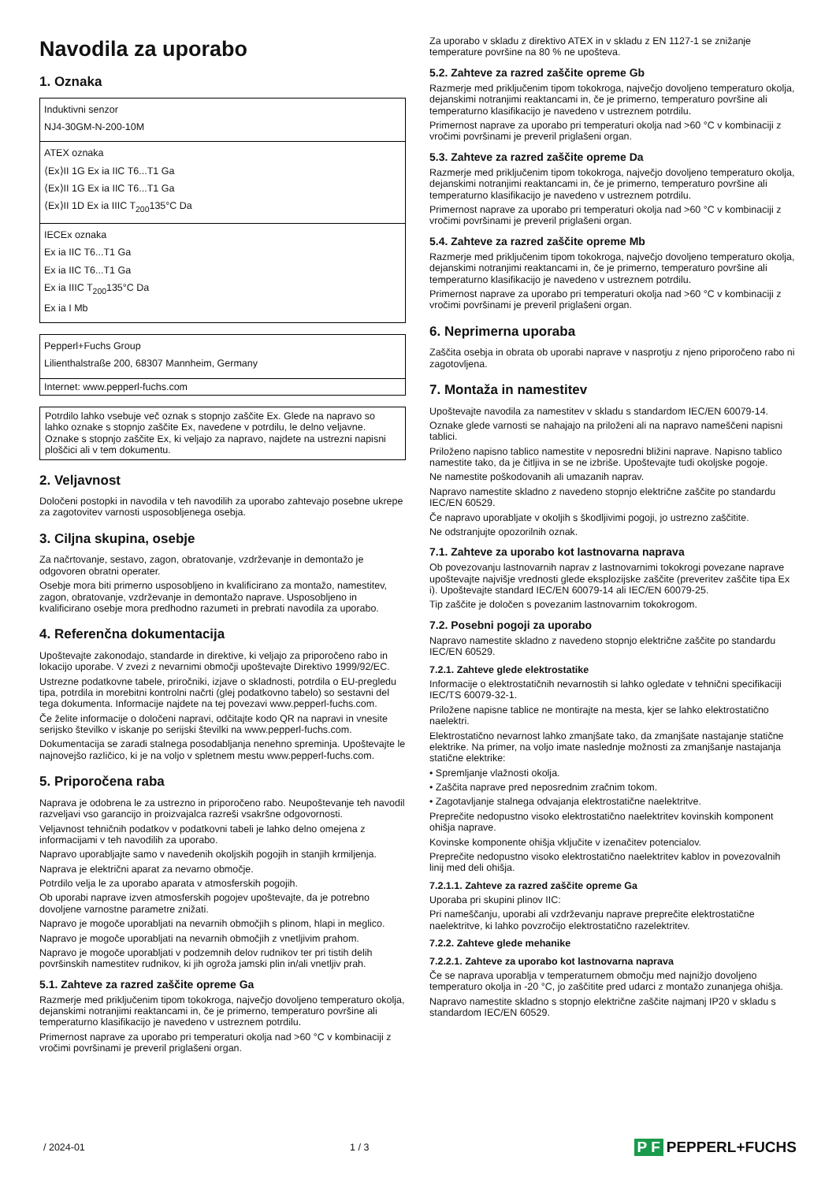Navodila za uporabo
1. Oznaka
| Induktivni senzor NJ4-30GM-N-200-10M |
| ATEX oznaka ⟨Ex⟩II 1G Ex ia IIC T6...T1 Ga ⟨Ex⟩II 1G Ex ia IIC T6...T1 Ga ⟨Ex⟩II 1D Ex ia IIIC T<sub>200</sub>135°C Da |
| IECEx oznaka Ex ia IIC T6...T1 Ga Ex ia IIC T6...T1 Ga Ex ia IIIC T<sub>200</sub>135°C Da Ex ia I Mb |
| Pepperl+Fuchs Group Lilienthalstraße 200, 68307 Mannheim, Germany |
| Internet: www.pepperl-fuchs.com |
Potrdilo lahko vsebuje več oznak s stopnjo zaščite Ex. Glede na napravo so lahko oznake s stopnjo zaščite Ex, navedene v potrdilu, le delno veljavne. Oznake s stopnjo zaščite Ex, ki veljajo za napravo, najdete na ustrezni napisni ploščici ali v tem dokumentu.
2. Veljavnost
Določeni postopki in navodila v teh navodilih za uporabo zahtevajo posebne ukrepe za zagotovitev varnosti usposobljenega osebja.
3. Ciljna skupina, osebje
Za načrtovanje, sestavo, zagon, obratovanje, vzdrževanje in demontažo je odgovoren obratni operater.
Osebje mora biti primerno usposobljeno in kvalificirano za montažo, namestitev, zagon, obratovanje, vzdrževanje in demontažo naprave. Usposobljeno in kvalificirano osebje mora predhodno razumeti in prebrati navodila za uporabo.
4. Referenčna dokumentacija
Upoštevajte zakonodajo, standarde in direktive, ki veljajo za priporočeno rabo in lokacijo uporabe. V zvezi z nevarnimi območji upoštevajte Direktivo 1999/92/EC.
Ustrezne podatkovne tabele, priročniki, izjave o skladnosti, potrdila o EU-pregledu tipa, potrdila in morebitni kontrolni načrti (glej podatkovno tabelo) so sestavni del tega dokumenta. Informacije najdete na tej povezavi www.pepperl-fuchs.com.
Če želite informacije o določeni napravi, odčitajte kodo QR na napravi in vnesite serijsko številko v iskanje po serijski številki na www.pepperl-fuchs.com.
Dokumentacija se zaradi stalnega posodabljanja nenehno spreminja. Upoštevajte le najnovejšo različico, ki je na voljo v spletnem mestu www.pepperl-fuchs.com.
5. Priporočena raba
Naprava je odobrena le za ustrezno in priporočeno rabo. Neupoštevanje teh navodil razveljavi vso garancijo in proizvajalca razreši vsakršne odgovornosti.
Veljavnost tehničnih podatkov v podatkovni tabeli je lahko delno omejena z informacijami v teh navodilih za uporabo.
Napravo uporabljajte samo v navedenih okoljskih pogojih in stanjih krmiljenja.
Naprava je električni aparat za nevarno območje.
Potrdilo velja le za uporabo aparata v atmosferskih pogojih.
Ob uporabi naprave izven atmosferskih pogojev upoštevajte, da je potrebno dovoljene varnostne parametre znižati.
Napravo je mogoče uporabljati na nevarnih območjih s plinom, hlapi in meglico.
Napravo je mogoče uporabljati na nevarnih območjih z vnetljivim prahom.
Napravo je mogoče uporabljati v podzemnih delov rudnikov ter pri tistih delih površinskih namestitev rudnikov, ki jih ogroža jamski plin in/ali vnetljiv prah.
5.1. Zahteve za razred zaščite opreme Ga
Razmerje med priključenim tipom tokokroga, največjo dovoljeno temperaturo okolja, dejanskimi notranjimi reaktancami in, če je primerno, temperaturo površine ali temperaturno klasifikacijo je navedeno v ustreznem potrdilu.
Primernost naprave za uporabo pri temperaturi okolja nad >60 °C v kombinaciji z vročimi površinami je preveril priglašeni organ.
Za uporabo v skladu z direktivo ATEX in v skladu z EN 1127-1 se znižanje temperature površine na 80 % ne upošteva.
5.2. Zahteve za razred zaščite opreme Gb
Razmerje med priključenim tipom tokokroga, največjo dovoljeno temperaturo okolja, dejanskimi notranjimi reaktancami in, če je primerno, temperaturo površine ali temperaturno klasifikacijo je navedeno v ustreznem potrdilu.
Primernost naprave za uporabo pri temperaturi okolja nad >60 °C v kombinaciji z vročimi površinami je preveril priglašeni organ.
5.3. Zahteve za razred zaščite opreme Da
Razmerje med priključenim tipom tokokroga, največjo dovoljeno temperaturo okolja, dejanskimi notranjimi reaktancami in, če je primerno, temperaturo površine ali temperaturno klasifikacijo je navedeno v ustreznem potrdilu.
Primernost naprave za uporabo pri temperaturi okolja nad >60 °C v kombinaciji z vročimi površinami je preveril priglašeni organ.
5.4. Zahteve za razred zaščite opreme Mb
Razmerje med priključenim tipom tokokroga, največjo dovoljeno temperaturo okolja, dejanskimi notranjimi reaktancami in, če je primerno, temperaturo površine ali temperaturno klasifikacijo je navedeno v ustreznem potrdilu.
Primernost naprave za uporabo pri temperaturi okolja nad >60 °C v kombinaciji z vročimi površinami je preveril priglašeni organ.
6. Neprimerna uporaba
Zaščita osebja in obrata ob uporabi naprave v nasprotju z njeno priporočeno rabo ni zagotovljena.
7. Montaža in namestitev
Upoštevajte navodila za namestitev v skladu s standardom IEC/EN 60079-14.
Oznake glede varnosti se nahajajo na priloženi ali na napravo nameščeni napisni tablici.
Priloženo napisno tablico namestite v neposredni bližini naprave. Napisno tablico namestite tako, da je čitljiva in se ne izbriše. Upoštevajte tudi okoljske pogoje.
Ne namestite poškodovanih ali umazanih naprav.
Napravo namestite skladno z navedeno stopnjo električne zaščite po standardu IEC/EN 60529.
Če napravo uporabljate v okoljih s škodljivimi pogoji, jo ustrezno zaščitite.
Ne odstranjujte opozorilnih oznak.
7.1. Zahteve za uporabo kot lastnovarna naprava
Ob povezovanju lastnovarnih naprav z lastnovarnimi tokokrogi povezane naprave upoštevajte najvišje vrednosti glede eksplozijske zaščite (preveritev zaščite tipa Ex i). Upoštevajte standard IEC/EN 60079-14 ali IEC/EN 60079-25.
Tip zaščite je določen s povezanim lastnovarnim tokokrogom.
7.2. Posebni pogoji za uporabo
Napravo namestite skladno z navedeno stopnjo električne zaščite po standardu IEC/EN 60529.
7.2.1. Zahteve glede elektrostatike
Informacije o elektrostatičnih nevarnostih si lahko ogledate v tehnični specifikaciji IEC/TS 60079-32-1.
Priložene napisne tablice ne montirajte na mesta, kjer se lahko elektrostatično naelektri.
Elektrostatično nevarnost lahko zmanjšate tako, da zmanjšate nastajanje statične elektrike. Na primer, na voljo imate naslednje možnosti za zmanjšanje nastajanja statične elektrike:
• Spremljanje vlažnosti okolja.
• Zaščita naprave pred neposrednim zračnim tokom.
• Zagotavljanje stalnega odvajanja elektrostatične naelektritve.
Preprečite nedopustno visoko elektrostatično naelektritev kovinskih komponent ohišja naprave.
Kovinske komponente ohišja vključite v izenačitev potencialov.
Preprečite nedopustno visoko elektrostatično naelektritev kablov in povezovalnih linij med deli ohišja.
7.2.1.1. Zahteve za razred zaščite opreme Ga
Uporaba pri skupini plinov IIC:
Pri nameščanju, uporabi ali vzdrževanju naprave preprečite elektrostatične naelektritve, ki lahko povzročijo elektrostatično razelektritev.
7.2.2. Zahteve glede mehanike
7.2.2.1. Zahteve za uporabo kot lastnovarna naprava
Če se naprava uporablja v temperaturnem območju med najnižjo dovoljeno temperaturo okolja in -20 °C, jo zaščitite pred udarci z montažo zunanjega ohišja.
Napravo namestite skladno s stopnjo električne zaščite najmanj IP20 v skladu s standardom IEC/EN 60529.
/ 2024-01 1 / 3 P F PEPPERL+FUCHS